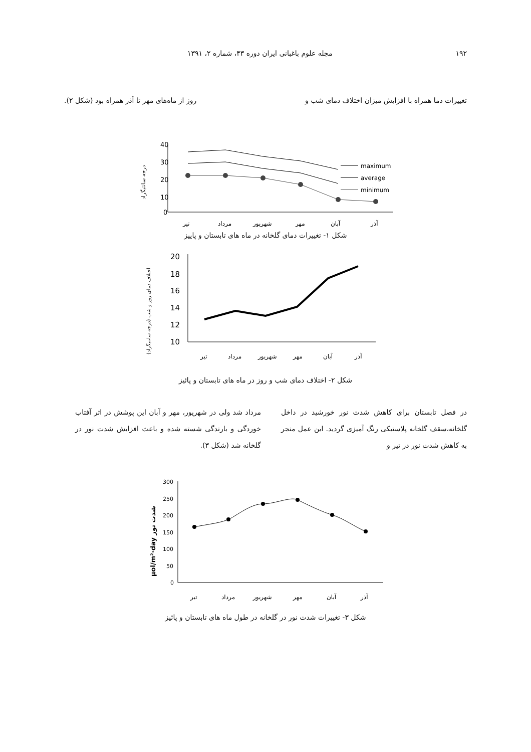١٩٢ مجله علوم باغبانی ایران دوره ۴۳، شماره ۲، ۱۳۹۱
تغییرات دما همراه با افزایش میزان اختلاف دمای شب و روز از ماه‌های مهر تا آذر همراه بود (شکل ۲).
درجه سانتیگراد
40
30
20
10
0
maximum
average
minimum
تیر
مرداد
شهریور
مهر
آبان
آذر
شکل ۱- تغییرات دمای گلخانه در ماه های تابستان و پاییز
اختلاف دمای روز و شب (درجه سانتیگراد)
20
18
16
14
12
10
تیر
مرداد
شهریور
مهر
آبان
آذر
شکل ۲- اختلاف دمای شب و روز در ماه های تابستان و پائیز
در فصل تابستان برای کاهش شدت نور خورشید در داخل گلخانه،سقف گلخانه پلاستیکی رنگ آمیزی گردید. این عمل منجر به کاهش شدت نور در تیر و
مرداد شد ولی در شهریور، مهر و آبان این پوشش در اثر آفتاب خوردگی و بارندگی شسته شده و باعث افزایش شدت نور در گلخانه شد (شکل ۳).
µol/m²·day شدت نور
300
250
200
150
100
50
0
تیر
مرداد
شهریور
مهر
آبان
آذر
شکل ۳- تغییرات شدت نور در گلخانه در طول ماه های تابستان و پائیز